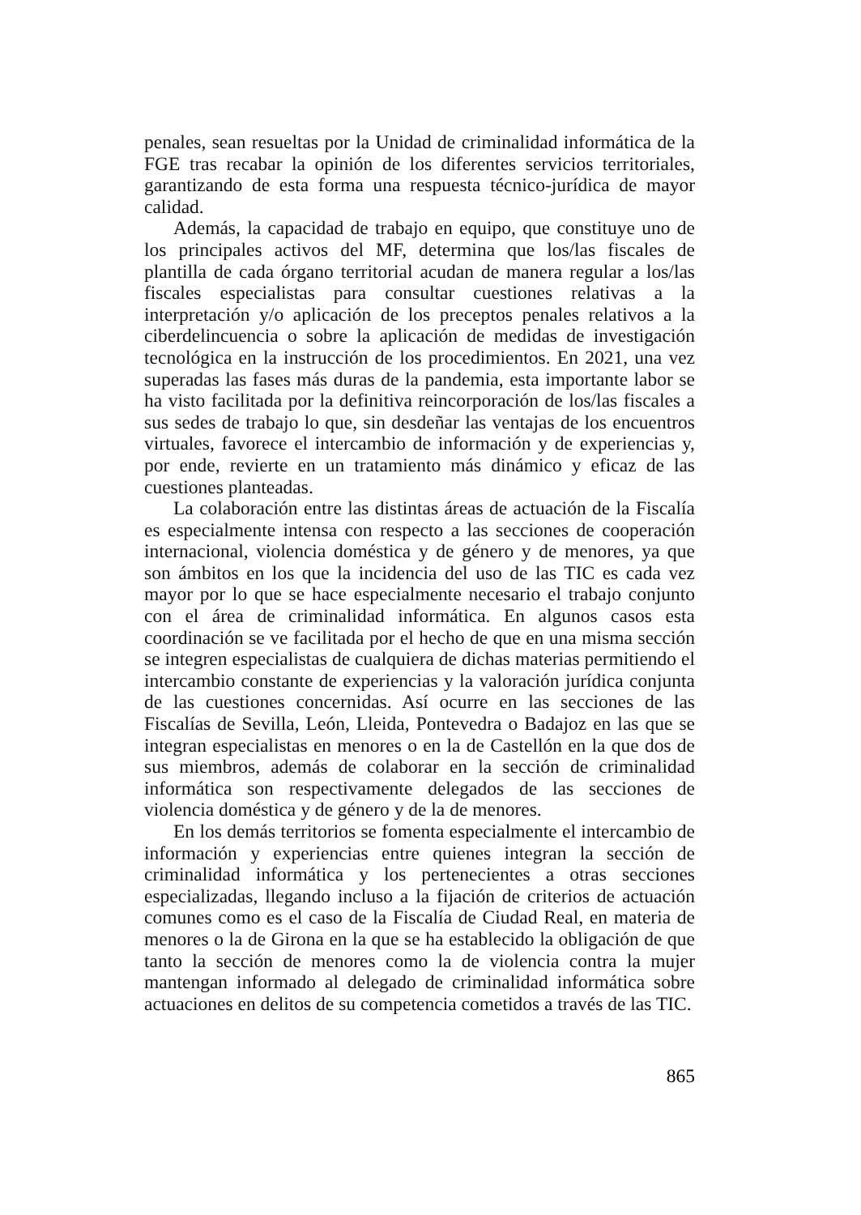penales, sean resueltas por la Unidad de criminalidad informática de la FGE tras recabar la opinión de los diferentes servicios territoriales, garantizando de esta forma una respuesta técnico-jurídica de mayor calidad.
Además, la capacidad de trabajo en equipo, que constituye uno de los principales activos del MF, determina que los/las fiscales de plantilla de cada órgano territorial acudan de manera regular a los/las fiscales especialistas para consultar cuestiones relativas a la interpretación y/o aplicación de los preceptos penales relativos a la ciberdelincuencia o sobre la aplicación de medidas de investigación tecnológica en la instrucción de los procedimientos. En 2021, una vez superadas las fases más duras de la pandemia, esta importante labor se ha visto facilitada por la definitiva reincorporación de los/las fiscales a sus sedes de trabajo lo que, sin desdeñar las ventajas de los encuentros virtuales, favorece el intercambio de información y de experiencias y, por ende, revierte en un tratamiento más dinámico y eficaz de las cuestiones planteadas.
La colaboración entre las distintas áreas de actuación de la Fiscalía es especialmente intensa con respecto a las secciones de cooperación internacional, violencia doméstica y de género y de menores, ya que son ámbitos en los que la incidencia del uso de las TIC es cada vez mayor por lo que se hace especialmente necesario el trabajo conjunto con el área de criminalidad informática. En algunos casos esta coordinación se ve facilitada por el hecho de que en una misma sección se integren especialistas de cualquiera de dichas materias permitiendo el intercambio constante de experiencias y la valoración jurídica conjunta de las cuestiones concernidas. Así ocurre en las secciones de las Fiscalías de Sevilla, León, Lleida, Pontevedra o Badajoz en las que se integran especialistas en menores o en la de Castellón en la que dos de sus miembros, además de colaborar en la sección de criminalidad informática son respectivamente delegados de las secciones de violencia doméstica y de género y de la de menores.
En los demás territorios se fomenta especialmente el intercambio de información y experiencias entre quienes integran la sección de criminalidad informática y los pertenecientes a otras secciones especializadas, llegando incluso a la fijación de criterios de actuación comunes como es el caso de la Fiscalía de Ciudad Real, en materia de menores o la de Girona en la que se ha establecido la obligación de que tanto la sección de menores como la de violencia contra la mujer mantengan informado al delegado de criminalidad informática sobre actuaciones en delitos de su competencia cometidos a través de las TIC.
865